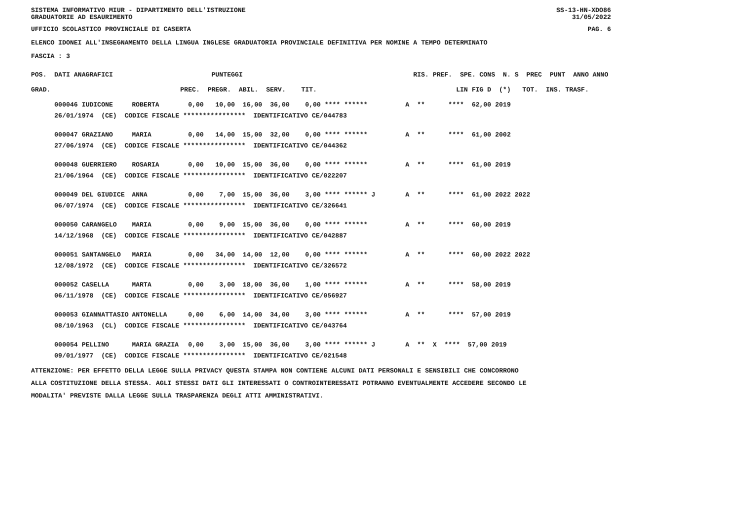SISTEMA INFORMATIVO MIUR - DIPARTIMENTO DELL'ISTRUZIONE SS-13-HN-XDO86
GRADUATORIE AD ESAURIMENTO 31/05/2022
UFFICIO SCOLASTICO PROVINCIALE DI CASERTA PAG. 6
ELENCO IDONEI ALL'INSEGNAMENTO DELLA LINGUA INGLESE GRADUATORIA PROVINCIALE DEFINITIVA PER NOMINE A TEMPO DETERMINATO
FASCIA : 3
| POS. DATI ANAGRAFICI | | PUNTEGGI | RIS. PREF. SPE. CONS N. S PREC PUNT ANNO ANNO |
| --- | --- | --- | --- |
| GRAD. | | PREC. PREGR. ABIL. SERV. TIT. | LIN FIG D (*) TOT. INS. TRASF. |
| 000046 IUDICONE | ROBERTA | 0,00 10,00 16,00 36,00 0,00 **** ****** | A ** **** 62,00 2019 |
| 26/01/1974 (CE) CODICE FISCALE **************** IDENTIFICATIVO CE/044783 | | | |
| 000047 GRAZIANO | MARIA | 0,00 14,00 15,00 32,00 0,00 **** ****** | A ** **** 61,00 2002 |
| 27/06/1974 (CE) CODICE FISCALE **************** IDENTIFICATIVO CE/044362 | | | |
| 000048 GUERRIERO | ROSARIA | 0,00 10,00 15,00 36,00 0,00 **** ****** | A ** **** 61,00 2019 |
| 21/06/1964 (CE) CODICE FISCALE **************** IDENTIFICATIVO CE/022207 | | | |
| 000049 DEL GIUDICE | ANNA | 0,00 7,00 15,00 36,00 3,00 **** ****** J | A ** **** 61,00 2022 2022 |
| 06/07/1974 (CE) CODICE FISCALE **************** IDENTIFICATIVO CE/326641 | | | |
| 000050 CARANGELO | MARIA | 0,00 9,00 15,00 36,00 0,00 **** ****** | A ** **** 60,00 2019 |
| 14/12/1968 (CE) CODICE FISCALE **************** IDENTIFICATIVO CE/042887 | | | |
| 000051 SANTANGELO | MARIA | 0,00 34,00 14,00 12,00 0,00 **** ****** | A ** **** 60,00 2022 2022 |
| 12/08/1972 (CE) CODICE FISCALE **************** IDENTIFICATIVO CE/326572 | | | |
| 000052 CASELLA | MARTA | 0,00 3,00 18,00 36,00 1,00 **** ****** | A ** **** 58,00 2019 |
| 06/11/1978 (CE) CODICE FISCALE **************** IDENTIFICATIVO CE/056927 | | | |
| 000053 GIANNATTASIO | ANTONELLA | 0,00 6,00 14,00 34,00 3,00 **** ****** | A ** **** 57,00 2019 |
| 08/10/1963 (CL) CODICE FISCALE **************** IDENTIFICATIVO CE/043764 | | | |
| 000054 PELLINO | MARIA GRAZIA | 0,00 3,00 15,00 36,00 3,00 **** ****** J | A ** X **** 57,00 2019 |
| 09/01/1977 (CE) CODICE FISCALE **************** IDENTIFICATIVO CE/021548 | | | |
ATTENZIONE: PER EFFETTO DELLA LEGGE SULLA PRIVACY QUESTA STAMPA NON CONTIENE ALCUNI DATI PERSONALI E SENSIBILI CHE CONCORRONO
ALLA COSTITUZIONE DELLA STESSA. AGLI STESSI DATI GLI INTERESSATI O CONTROINTERESSATI POTRANNO EVENTUALMENTE ACCEDERE SECONDO LE
MODALITA' PREVISTE DALLA LEGGE SULLA TRASPARENZA DEGLI ATTI AMMINISTRATIVI.